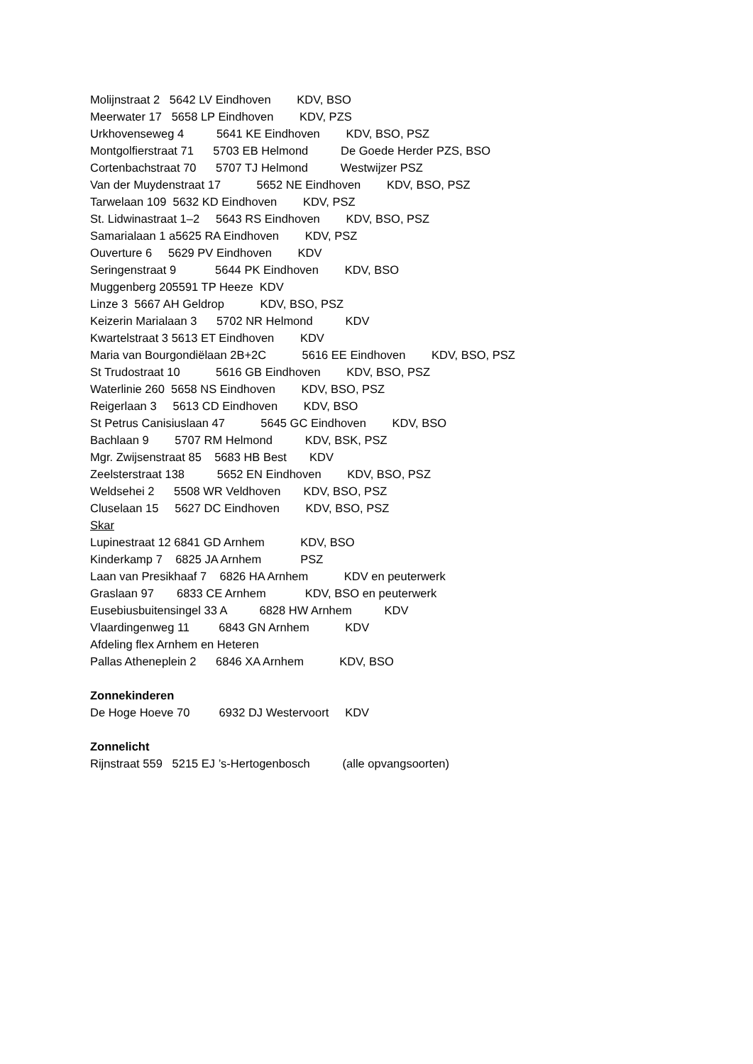Molijnstraat 2 5642 LV Eindhoven KDV, BSO
Meerwater 17 5658 LP Eindhoven KDV, PZS
Urkhovenseweg 4 5641 KE Eindhoven KDV, BSO, PSZ
Montgolfierstraat 71 5703 EB Helmond De Goede Herder PZS, BSO
Cortenbachstraat 70 5707 TJ Helmond Westwijzer PSZ
Van der Muydenstraat 17 5652 NE Eindhoven KDV, BSO, PSZ
Tarwelaan 109 5632 KD Eindhoven KDV, PSZ
St. Lidwinastraat 1–2 5643 RS Eindhoven KDV, BSO, PSZ
Samarialaan 1 a5625 RA Eindhoven KDV, PSZ
Ouverture 6 5629 PV Eindhoven KDV
Seringenstraat 9 5644 PK Eindhoven KDV, BSO
Muggenberg 205591 TP Heeze KDV
Linze 3 5667 AH Geldrop KDV, BSO, PSZ
Keizerin Marialaan 3 5702 NR Helmond KDV
Kwartelstraat 3 5613 ET Eindhoven KDV
Maria van Bourgondiëlaan 2B+2C 5616 EE Eindhoven KDV, BSO, PSZ
St Trudostraat 10 5616 GB Eindhoven KDV, BSO, PSZ
Waterlinie 260 5658 NS Eindhoven KDV, BSO, PSZ
Reigerlaan 3 5613 CD Eindhoven KDV, BSO
St Petrus Canisiuslaan 47 5645 GC Eindhoven KDV, BSO
Bachlaan 9 5707 RM Helmond KDV, BSK, PSZ
Mgr. Zwijsenstraat 85 5683 HB Best KDV
Zeelsterstraat 138 5652 EN Eindhoven KDV, BSO, PSZ
Weldsehei 2 5508 WR Veldhoven KDV, BSO, PSZ
Cluselaan 15 5627 DC Eindhoven KDV, BSO, PSZ
Skar
Lupinestraat 12 6841 GD Arnhem KDV, BSO
Kinderkamp 7 6825 JA Arnhem PSZ
Laan van Presikhaaf 7 6826 HA Arnhem KDV en peuterwerk
Graslaan 97 6833 CE Arnhem KDV, BSO en peuterwerk
Eusebiusbuitensingel 33 A 6828 HW Arnhem KDV
Vlaardingenweg 11 6843 GN Arnhem KDV
Afdeling flex Arnhem en Heteren
Pallas Atheneplein 2 6846 XA Arnhem KDV, BSO
Zonnekinderen
De Hoge Hoeve 70 6932 DJ Westervoort KDV
Zonnelicht
Rijnstraat 559 5215 EJ ’s-Hertogenbosch (alle opvangsoorten)